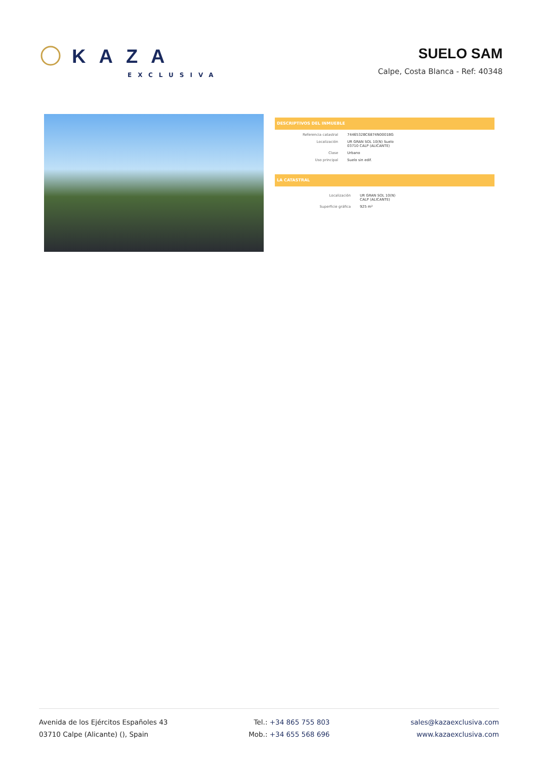KAZA
EXCLUSIVA
SUELO SAM
Calpe, Costa Blanca - Ref: 40348
DESCRIPTIVOS DEL INMUEBLE
Referencia catastral 7446532BC6874N0001BG
Localización UR GRAN SOL 10(N) Suelo
03710 CALP (ALICANTE)
Clase Urbano
Uso principal Suelo sin edif.
LA CATASTRAL
Localización UR GRAN SOL 10(N)
CALP (ALICANTE)
Superficie gráfica 925 m²
Avenida de los Ejércitos Españoles 43
03710 Calpe (Alicante) (), Spain
Tel.: +34 865 755 803
Mob.: +34 655 568 696
sales@kazaexclusiva.com
www.kazaexclusiva.com